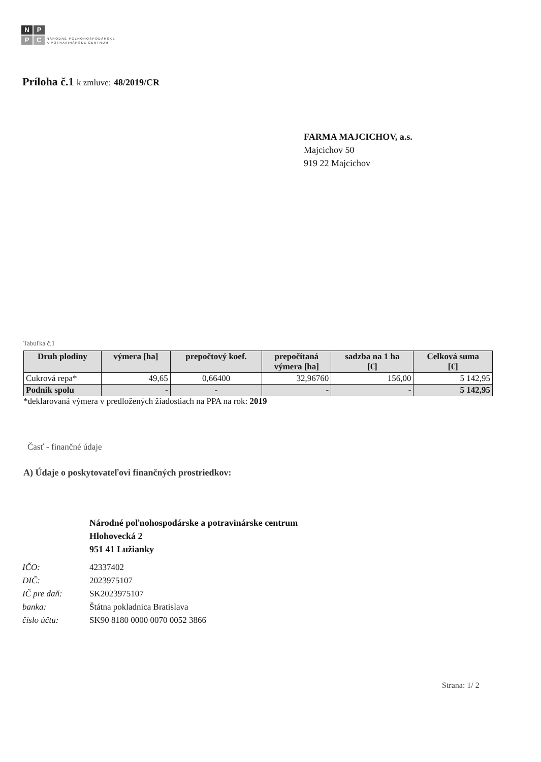NPPC
NÁRODNÉ POĽNOHOSPODÁRSKE
A POTRAVINÁRSKE CENTRUM
Príloha č.1 k zmluve: 48/2019/CR
FARMA MAJCICHOV, a.s.
Majcichov 50
919 22 Majcichov
Tabuľka č.1
| Druh plodiny | výmera [ha] | prepočtový koef. | prepočítaná výmera [ha] | sadzba na 1 ha [€] | Celková suma [€] |
| --- | --- | --- | --- | --- | --- |
| Cukrová repa* | 49,65 | 0,66400 | 32,96760 | 156,00 | 5 142,95 |
| Podnik spolu | - | - | - | - | 5 142,95 |
*deklarovaná výmera v predložených žiadostiach na PPA na rok: 2019
Časť - finančné údaje
A) Údaje o poskytovateľovi finančných prostriedkov:
Národné poľnohospodárske a potravinárske centrum
Hlohovecká 2
951 41 Lužianky
| IČO: | 42337402 |
| DIČ: | 2023975107 |
| IČ pre daň: | SK2023975107 |
| banka: | Štátna pokladnica Bratislava |
| číslo účtu: | SK90 8180 0000 0070 0052 3866 |
Strana: 1/ 2